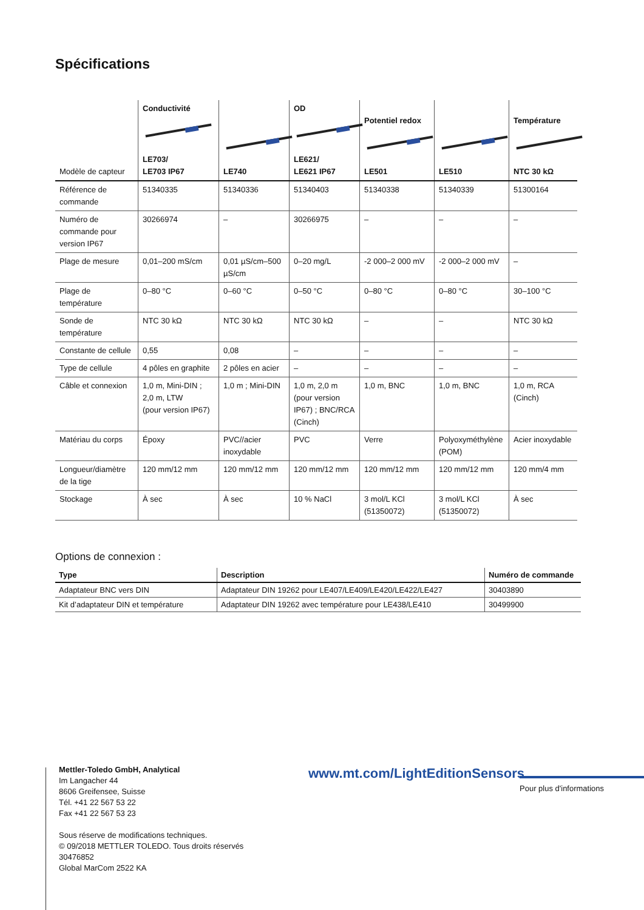Spécifications
| Modèle de capteur | Conductivité LE703/ LE703 IP67 | LE740 | OD LE621/ LE621 IP67 | Potentiel redox LE501 | LE510 | Température NTC 30 kΩ |
| --- | --- | --- | --- | --- | --- | --- |
| Référence de commande | 51340335 | 51340336 | 51340403 | 51340338 | 51340339 | 51300164 |
| Numéro de commande pour version IP67 | 30266974 | – | 30266975 | – | – | – |
| Plage de mesure | 0,01–200 mS/cm | 0,01 µS/cm–500 µS/cm | 0–20 mg/L | -2 000–2 000 mV | -2 000–2 000 mV | – |
| Plage de température | 0–80 °C | 0–60 °C | 0–50 °C | 0–80 °C | 0–80 °C | 30–100 °C |
| Sonde de température | NTC 30 kΩ | NTC 30 kΩ | NTC 30 kΩ | – | – | NTC 30 kΩ |
| Constante de cellule | 0,55 | 0,08 | – | – | – | – |
| Type de cellule | 4 pôles en graphite | 2 pôles en acier | – | – | – | – |
| Câble et connexion | 1,0 m, Mini-DIN ; 2,0 m, LTW (pour version IP67) | 1,0 m ; Mini-DIN | 1,0 m, 2,0 m (pour version IP67) ; BNC/RCA (Cinch) | 1,0 m, BNC | 1,0 m, BNC | 1,0 m, RCA (Cinch) |
| Matériau du corps | Époxy | PVC//acier inoxydable | PVC | Verre | Polyoxyméthylène (POM) | Acier inoxydable |
| Longueur/diamètre de la tige | 120 mm/12 mm | 120 mm/12 mm | 120 mm/12 mm | 120 mm/12 mm | 120 mm/12 mm | 120 mm/4 mm |
| Stockage | À sec | À sec | 10 % NaCl | 3 mol/L KCl (51350072) | 3 mol/L KCl (51350072) | À sec |
Options de connexion :
| Type | Description | Numéro de commande |
| --- | --- | --- |
| Adaptateur BNC vers DIN | Adaptateur DIN 19262 pour LE407/LE409/LE420/LE422/LE427 | 30403890 |
| Kit d’adaptateur DIN et température | Adaptateur DIN 19262 avec température pour LE438/LE410 | 30499900 |
Mettler-Toledo GmbH, Analytical
Im Langacher 44
8606 Greifensee, Suisse
Tél. +41 22 567 53 22
Fax +41 22 567 53 23
Sous réserve de modifications techniques.
© 09/2018 METTLER TOLEDO. Tous droits réservés
30476852
Global MarCom 2522 KA
www.mt.com/LightEditionSensors
Pour plus d'informations